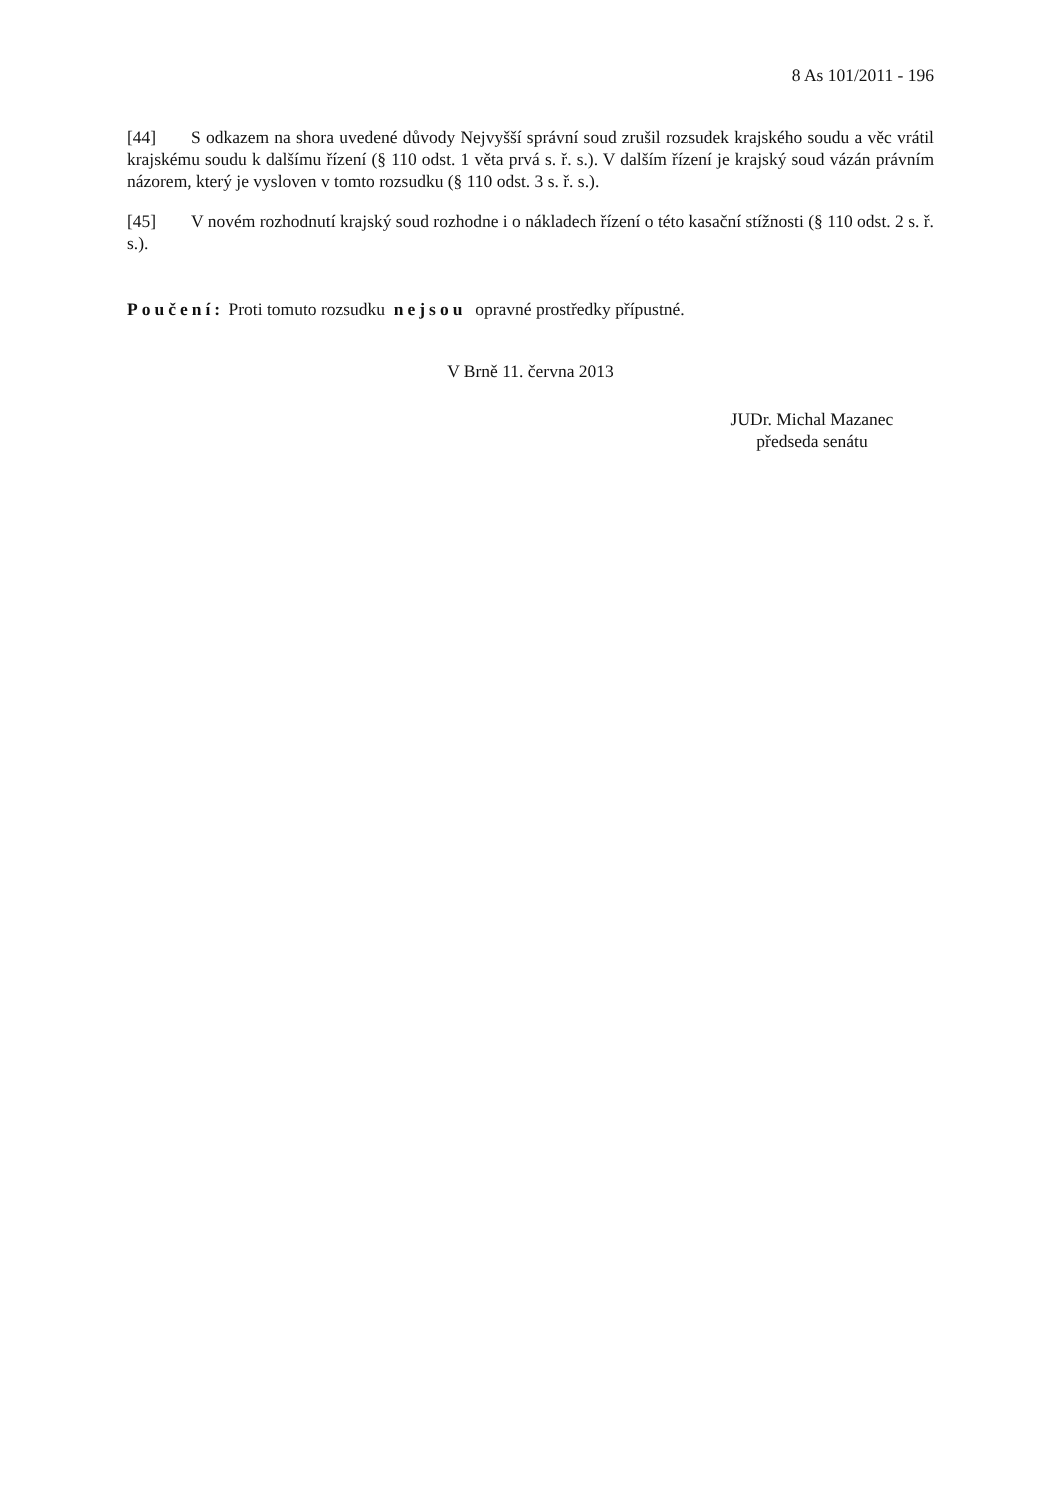8 As 101/2011 - 196
[44] S odkazem na shora uvedené důvody Nejvyšší správní soud zrušil rozsudek krajského soudu a věc vrátil krajskému soudu k dalšímu řízení (§ 110 odst. 1 věta prvá s. ř. s.). V dalším řízení je krajský soud vázán právním názorem, který je vysloven v tomto rozsudku (§ 110 odst. 3 s. ř. s.).
[45] V novém rozhodnutí krajský soud rozhodne i o nákladech řízení o této kasační stížnosti (§ 110 odst. 2 s. ř. s.).
Poučení: Proti tomuto rozsudku nejsou opravné prostředky přípustné.
V Brně 11. června 2013
JUDr. Michal Mazanec
předseda senátu